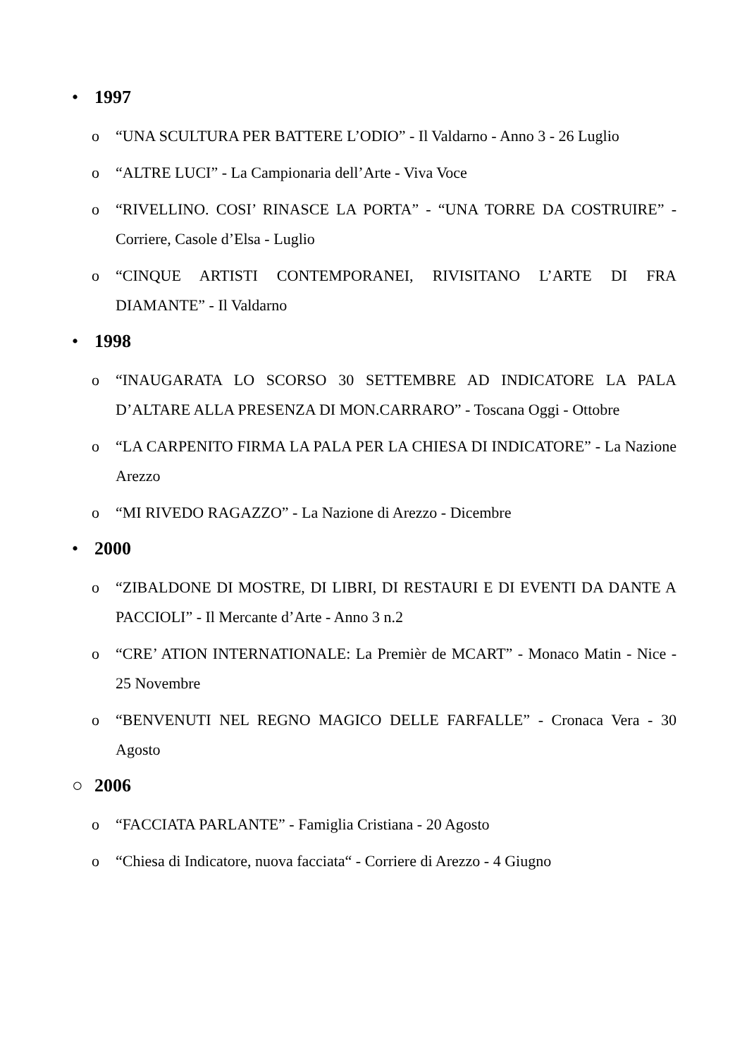• 1997
o “UNA SCULTURA PER BATTERE L’ODIO” - Il Valdarno - Anno 3 - 26 Luglio
o “ALTRE LUCI” - La Campionaria dell’Arte - Viva Voce
o “RIVELLINO. COSI’ RINASCE LA PORTA” - “UNA TORRE DA COSTRUIRE” - Corriere, Casole d’Elsa - Luglio
o “CINQUE ARTISTI CONTEMPORANEI, RIVISITANO L’ARTE DI FRA DIAMANTE” - Il Valdarno
• 1998
o “INAUGARATA LO SCORSO 30 SETTEMBRE AD INDICATORE LA PALA D’ALTARE ALLA PRESENZA DI MON.CARRARO” - Toscana Oggi - Ottobre
o “LA CARPENITO FIRMA LA PALA PER LA CHIESA DI INDICATORE” - La Nazione Arezzo
o “MI RIVEDO RAGAZZO” - La Nazione di Arezzo - Dicembre
• 2000
o “ZIBALDONE DI MOSTRE, DI LIBRI, DI RESTAURI E DI EVENTI DA DANTE A PACCIOLI” - Il Mercante d’Arte - Anno 3 n.2
o “CRE’ ATION INTERNATIONALE: La Premièr de MCART” - Monaco Matin - Nice - 25 Novembre
o “BENVENUTI NEL REGNO MAGICO DELLE FARFALLE” - Cronaca Vera - 30 Agosto
○ 2006
o “FACCIATA PARLANTE” - Famiglia Cristiana - 20 Agosto
o “Chiesa di Indicatore, nuova facciata“ - Corriere di Arezzo - 4 Giugno